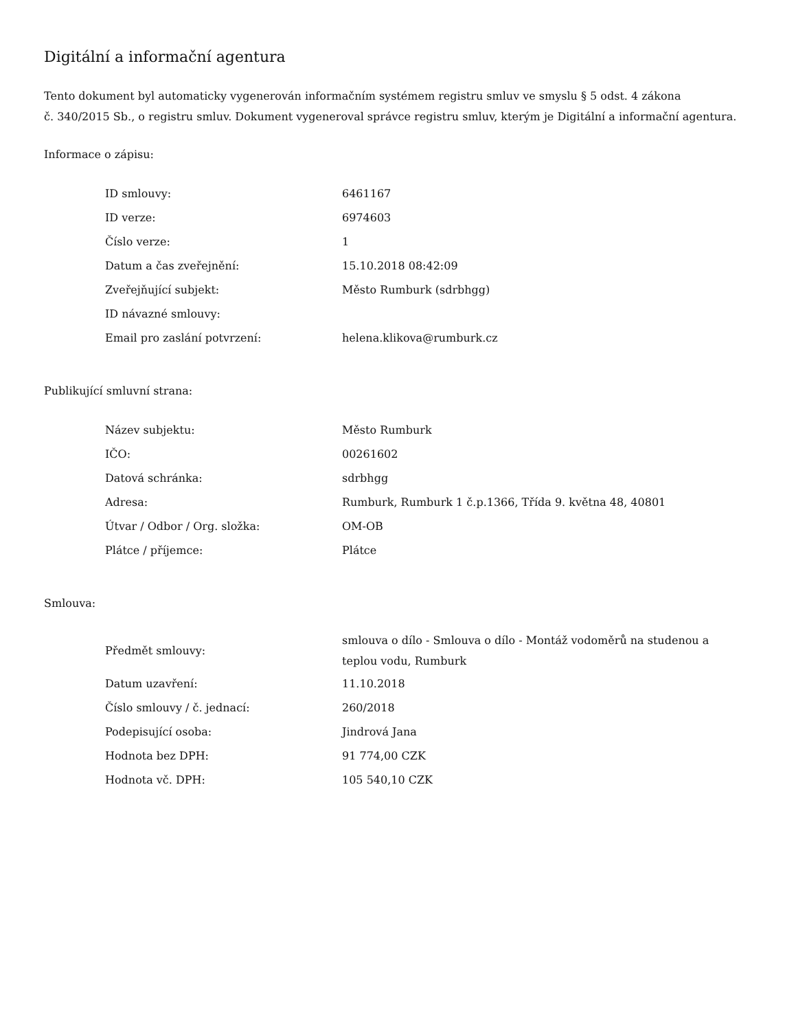Digitální a informační agentura
Tento dokument byl automaticky vygenerován informačním systémem registru smluv ve smyslu § 5 odst. 4 zákona
č. 340/2015 Sb., o registru smluv. Dokument vygeneroval správce registru smluv, kterým je Digitální a informační agentura.
Informace o zápisu:
| ID smlouvy: | 6461167 |
| ID verze: | 6974603 |
| Číslo verze: | 1 |
| Datum a čas zveřejnění: | 15.10.2018 08:42:09 |
| Zveřejňující subjekt: | Město Rumburk (sdrbhgg) |
| ID návazné smlouvy: | |
| Email pro zaslání potvrzení: | helena.klikova@rumburk.cz |
Publikující smluvní strana:
| Název subjektu: | Město Rumburk |
| IČO: | 00261602 |
| Datová schránka: | sdrbhgg |
| Adresa: | Rumburk, Rumburk 1 č.p.1366, Třída 9. května 48, 40801 |
| Útvar / Odbor / Org. složka: | OM-OB |
| Plátce / příjemce: | Plátce |
Smlouva:
| Předmět smlouvy: | smlouva o dílo - Smlouva o dílo - Montáž vodoměrů na studenou a teplou vodu, Rumburk |
| Datum uzavření: | 11.10.2018 |
| Číslo smlouvy / č. jednací: | 260/2018 |
| Podepisující osoba: | Jindrová Jana |
| Hodnota bez DPH: | 91 774,00 CZK |
| Hodnota vč. DPH: | 105 540,10 CZK |